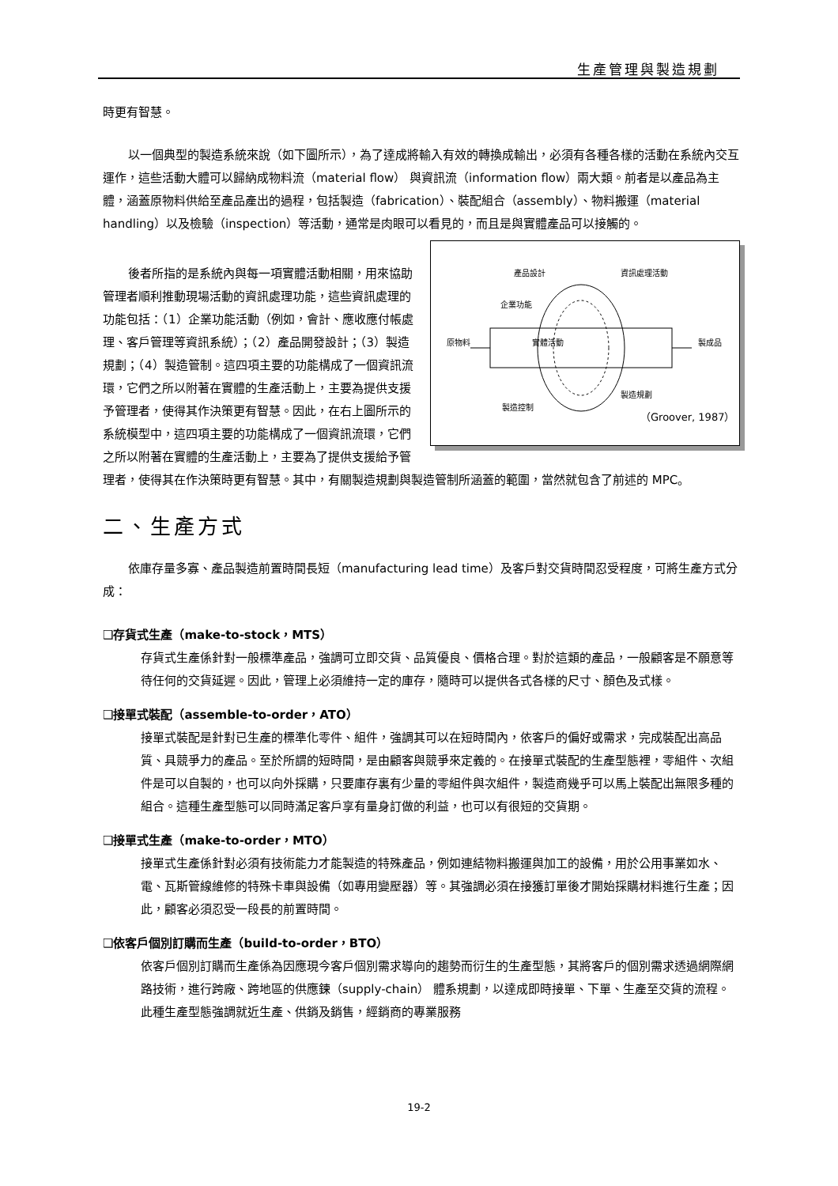生產管理與製造規劃
時更有智慧。
以一個典型的製造系統來說（如下圖所示），為了達成將輸入有效的轉換成輸出，必須有各種各樣的活動在系統內交互運作，這些活動大體可以歸納成物料流（material flow） 與資訊流（information flow）兩大類。前者是以產品為主體，涵蓋原物料供給至產品產出的過程，包括製造（fabrication）、裝配組合（assembly）、物料搬運（material handling）以及檢驗（inspection）等活動，通常是肉眼可以看見的，而且是與實體產品可以接觸的。
產品設計 資訊處理活動
企業功能
原物料 實體活動 製成品
製造規劃
製造控制
（Groover, 1987）
後者所指的是系統內與每一項實體活動相關，用來協助管理者順利推動現場活動的資訊處理功能，這些資訊處理的功能包括：（1）企業功能活動（例如，會計、應收應付帳處理、客戶管理等資訊系統）；（2）產品開發設計；（3）製造規劃；（4）製造管制。這四項主要的功能構成了一個資訊流環，它們之所以附著在實體的生產活動上，主要為提供支援予管理者，使得其作決策更有智慧。因此，在右上圖所示的系統模型中，這四項主要的功能構成了一個資訊流環，它們之所以附著在實體的生產活動上，主要為了提供支援給予管理者，使得其在作決策時更有智慧。其中，有關製造規劃與製造管制所涵蓋的範圍，當然就包含了前述的 MPC。
二、生產方式
依庫存量多寡、產品製造前置時間長短（manufacturing lead time）及客戶對交貨時間忍受程度，可將生產方式分成：
❑存貨式生產（make-to-stock，MTS）
存貨式生產係針對一般標準產品，強調可立即交貨、品質優良、價格合理。對於這類的產品，一般顧客是不願意等待任何的交貨延遲。因此，管理上必須維持一定的庫存，隨時可以提供各式各樣的尺寸、顏色及式樣。
❑接單式裝配（assemble-to-order，ATO）
接單式裝配是針對已生產的標準化零件、組件，強調其可以在短時間內，依客戶的偏好或需求，完成裝配出高品質、具競爭力的產品。至於所謂的短時間，是由顧客與競爭來定義的。在接單式裝配的生產型態裡，零組件、次組件是可以自製的，也可以向外採購，只要庫存裏有少量的零組件與次組件，製造商幾乎可以馬上裝配出無限多種的組合。這種生產型態可以同時滿足客戶享有量身訂做的利益，也可以有很短的交貨期。
❑接單式生產（make-to-order，MTO）
接單式生產係針對必須有技術能力才能製造的特殊產品，例如連結物料搬運與加工的設備，用於公用事業如水、電、瓦斯管線維修的特殊卡車與設備（如專用變壓器）等。其強調必須在接獲訂單後才開始採購材料進行生產；因此，顧客必須忍受一段長的前置時間。
❑依客戶個別訂購而生產（build-to-order，BTO）
依客戶個別訂購而生產係為因應現今客戶個別需求導向的趨勢而衍生的生產型態，其將客戶的個別需求透過網際網路技術，進行跨廠、跨地區的供應鍊（supply-chain） 體系規劃，以達成即時接單、下單、生產至交貨的流程。此種生產型態強調就近生產、供銷及銷售，經銷商的專業服務
19-2